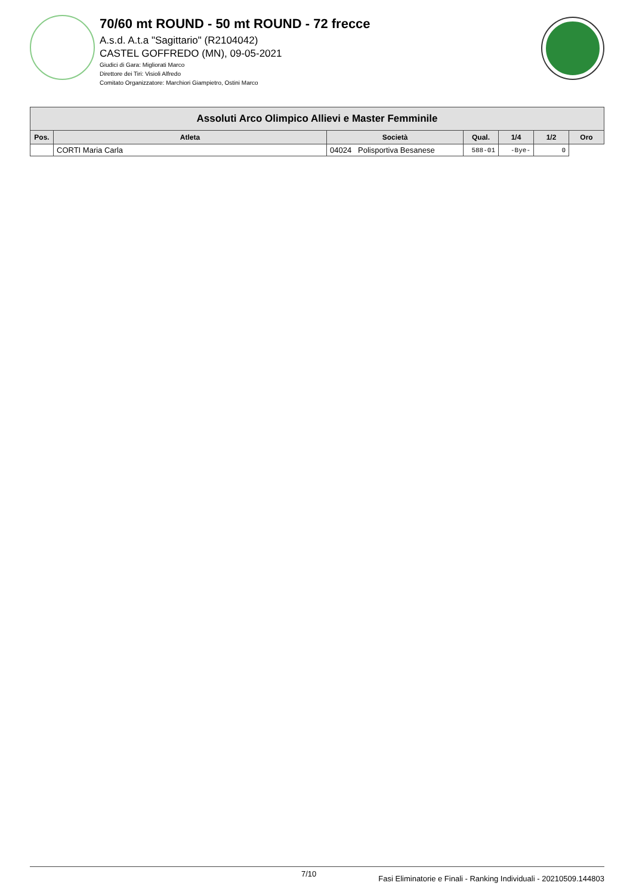70/60 mt ROUND - 50 mt ROUND - 72 frecce
A.s.d. A.t.a "Sagittario" (R2104042)
CASTEL GOFFREDO (MN), 09-05-2021
Giudici di Gara: Migliorati Marco
Direttore dei Tiri: Visioli Alfredo
Comitato Organizzatore: Marchiori Giampietro, Ostini Marco
| Assoluti Arco Olimpico Allievi e Master Femminile | | | | | | |
| --- | --- | --- | --- | --- | --- | --- |
| Pos. | Atleta | Società | Qual. | 1/4 | 1/2 | Oro |
| | CORTI Maria Carla | 04024 Polisportiva Besanese | 588-01 | -Bye- | 0 | |
7/10 Fasi Eliminatorie e Finali - Ranking Individuali - 20210509.144803